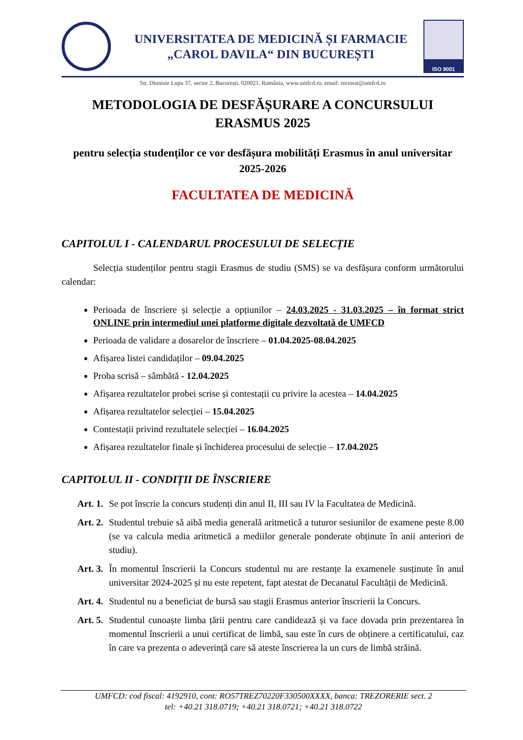UNIVERSITATEA DE MEDICINĂ ȘI FARMACIE
„CAROL DAVILA“ DIN BUCUREȘTI
ISO 9001
Str. Dionisie Lupu 37, sector 2, București, 020021, România, www.umfcd.ro, email: rectorat@umfcd.ro
METODOLOGIA DE DESFĂȘURARE A CONCURSULUI
ERASMUS 2025
pentru selecția studenților ce vor desfășura mobilități Erasmus în anul universitar 2025-2026
FACULTATEA DE MEDICINĂ
CAPITOLUL I - CALENDARUL PROCESULUI DE SELECȚIE
Selecția studenților pentru stagii Erasmus de studiu (SMS) se va desfășura conform următorului calendar:
Perioada de înscriere și selecție a opțiunilor – 24.03.2025 - 31.03.2025 – în format strict ONLINE prin intermediul unei platforme digitale dezvoltată de UMFCD
Perioada de validare a dosarelor de înscriere – 01.04.2025-08.04.2025
Afișarea listei candidaților – 09.04.2025
Proba scrisă – sâmbătă - 12.04.2025
Afișarea rezultatelor probei scrise și contestații cu privire la acestea – 14.04.2025
Afișarea rezultatelor selecției – 15.04.2025
Contestații privind rezultatele selecției – 16.04.2025
Afișarea rezultatelor finale și închiderea procesului de selecție – 17.04.2025
CAPITOLUL II - CONDIȚII DE ÎNSCRIERE
Art. 1. Se pot înscrie la concurs studenți din anul II, III sau IV la Facultatea de Medicină.
Art. 2. Studentul trebuie să aibă media generală aritmetică a tuturor sesiunilor de examene peste 8.00 (se va calcula media aritmetică a mediilor generale ponderate obținute în anii anteriori de studiu).
Art. 3. În momentul înscrierii la Concurs studentul nu are restanțe la examenele susținute în anul universitar 2024-2025 și nu este repetent, fapt atestat de Decanatul Facultății de Medicină.
Art. 4. Studentul nu a beneficiat de bursă sau stagii Erasmus anterior înscrierii la Concurs.
Art. 5. Studentul cunoaște limba țării pentru care candidează și va face dovada prin prezentarea în momentul înscrierii a unui certificat de limbă, sau este în curs de obținere a certificatului, caz în care va prezenta o adeverință care să ateste înscrierea la un curs de limbă străină.
UMFCD: cod fiscal: 4192910, cont: RO57TREZ70220F330500XXXX, banca: TREZORERIE sect. 2
tel: +40.21 318.0719; +40.21 318.0721; +40.21 318.0722